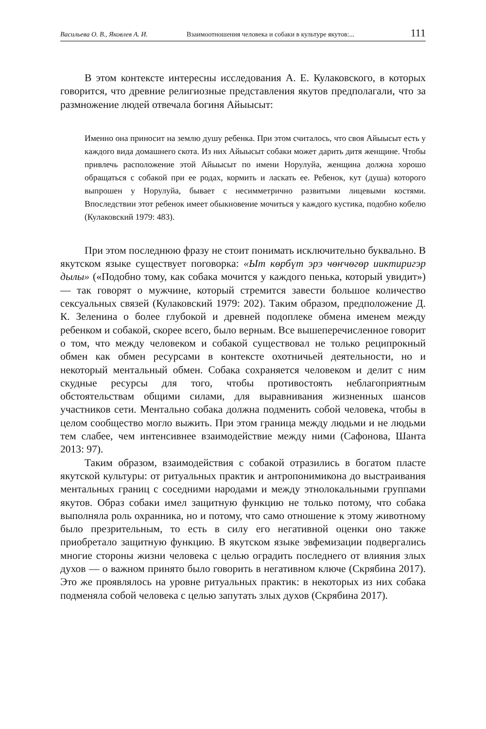Васильева О. В., Яковлев А. И. Взаимоотношения человека и собаки в культуре якутов:... 111
В этом контексте интересны исследования А. Е. Кулаковского, в которых говорится, что древние религиозные представления якутов предполагали, что за размножение людей отвечала богиня Айыысыт:
Именно она приносит на землю душу ребенка. При этом считалось, что своя Айыысыт есть у каждого вида домашнего скота. Из них Айыысыт собаки может дарить дитя женщине. Чтобы привлечь расположение этой Айыысыт по имени Норулуйа, женщина должна хорошо обращаться с собакой при ее родах, кормить и ласкать ее. Ребенок, кут (душа) которого выпрошен у Норулуйа, бывает с несимметрично развитыми лицевыми костями. Впоследствии этот ребенок имеет обыкновение мочиться у каждого кустика, подобно кобелю (Кулаковский 1979: 483).
При этом последнюю фразу не стоит понимать исключительно буквально. В якутском языке существует поговорка: «Ыт көрбүт эрэ чөҥчөгөр ииктиригэр дылы» («Подобно тому, как собака мочится у каждого пенька, который увидит») — так говорят о мужчине, который стремится завести большое количество сексуальных связей (Кулаковский 1979: 202). Таким образом, предположение Д. К. Зеленина о более глубокой и древней подоплеке обмена именем между ребенком и собакой, скорее всего, было верным. Все вышеперечисленное говорит о том, что между человеком и собакой существовал не только реципрокный обмен как обмен ресурсами в контексте охотничьей деятельности, но и некоторый ментальный обмен. Собака сохраняется человеком и делит с ним скудные ресурсы для того, чтобы противостоять неблагоприятным обстоятельствам общими силами, для выравнивания жизненных шансов участников сети. Ментально собака должна подменить собой человека, чтобы в целом сообщество могло выжить. При этом граница между людьми и не людьми тем слабее, чем интенсивнее взаимодействие между ними (Сафонова, Шанта 2013: 97).
Таким образом, взаимодействия с собакой отразились в богатом пласте якутской культуры: от ритуальных практик и антропонимикона до выстраивания ментальных границ с соседними народами и между этнолокальными группами якутов. Образ собаки имел защитную функцию не только потому, что собака выполняла роль охранника, но и потому, что само отношение к этому животному было презрительным, то есть в силу его негативной оценки оно также приобретало защитную функцию. В якутском языке эвфемизации подвергались многие стороны жизни человека с целью оградить последнего от влияния злых духов — о важном принято было говорить в негативном ключе (Скрябина 2017). Это же проявлялось на уровне ритуальных практик: в некоторых из них собака подменяла собой человека с целью запутать злых духов (Скрябина 2017).